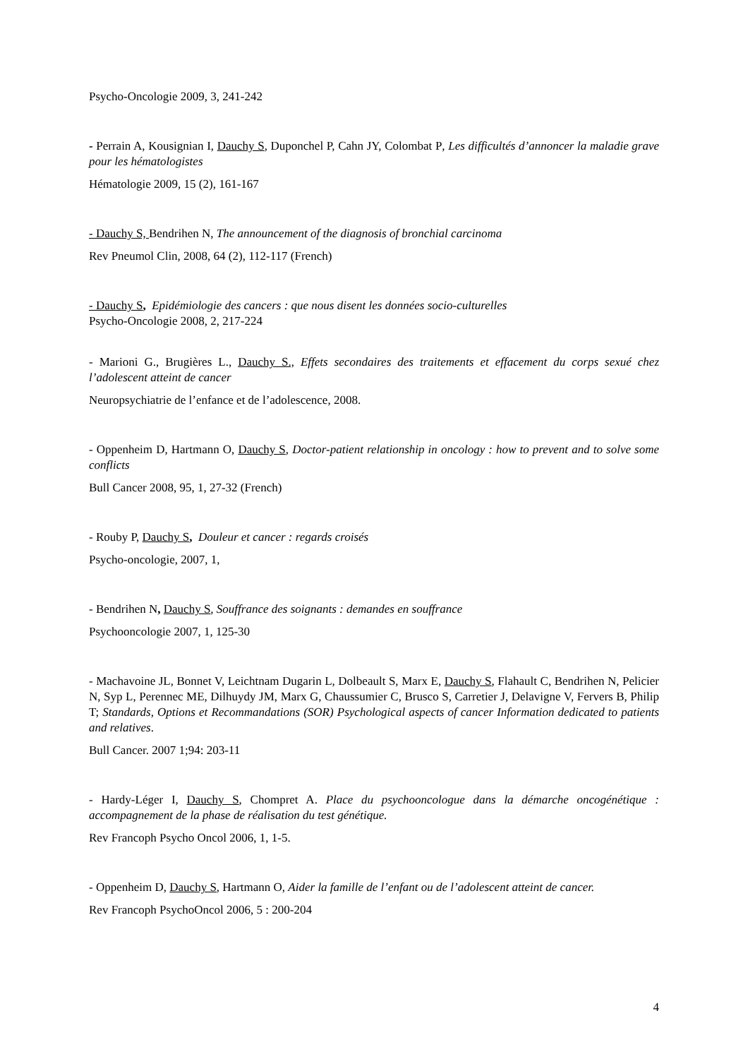Psycho-Oncologie 2009, 3, 241-242
- Perrain A, Kousignian I, Dauchy S, Duponchel P, Cahn JY, Colombat P, Les difficultés d’annoncer la maladie grave pour les hématologistes
Hématologie 2009, 15 (2), 161-167
- Dauchy S, Bendrihen N, The announcement of the diagnosis of bronchial carcinoma
Rev Pneumol Clin, 2008, 64 (2), 112-117 (French)
- Dauchy S, Epidémiologie des cancers : que nous disent les données socio-culturelles
Psycho-Oncologie 2008, 2, 217-224
- Marioni G., Brugières L., Dauchy S., Effets secondaires des traitements et effacement du corps sexué chez l’adolescent atteint de cancer
Neuropsychiatrie de l’enfance et de l’adolescence, 2008.
- Oppenheim D, Hartmann O, Dauchy S, Doctor-patient relationship in oncology : how to prevent and to solve some conflicts
Bull Cancer 2008, 95, 1, 27-32 (French)
- Rouby P, Dauchy S, Douleur et cancer : regards croisés
Psycho-oncologie, 2007, 1,
- Bendrihen N, Dauchy S, Souffrance des soignants : demandes en souffrance
Psychooncologie 2007, 1, 125-30
- Machavoine JL, Bonnet V, Leichtnam Dugarin L, Dolbeault S, Marx E, Dauchy S, Flahault C, Bendrihen N, Pelicier N, Syp L, Perennec ME, Dilhuydy JM, Marx G, Chaussumier C, Brusco S, Carretier J, Delavigne V, Fervers B, Philip T; Standards, Options et Recommandations (SOR) Psychological aspects of cancer Information dedicated to patients and relatives.
Bull Cancer. 2007 1;94: 203-11
- Hardy-Léger I, Dauchy S, Chompret A. Place du psychooncologue dans la démarche oncogénétique : accompagnement de la phase de réalisation du test génétique.
Rev Francoph Psycho Oncol 2006, 1, 1-5.
- Oppenheim D, Dauchy S, Hartmann O, Aider la famille de l’enfant ou de l’adolescent atteint de cancer.
Rev Francoph PsychoOncol 2006, 5 : 200-204
4